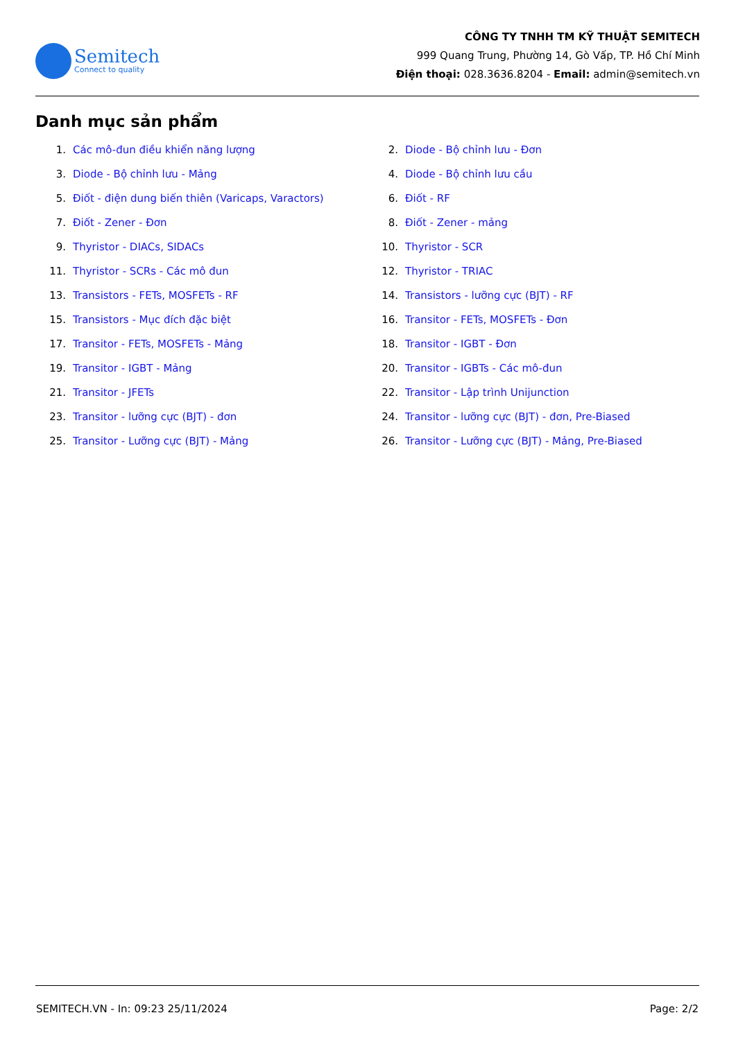Semitech
Connect to quality
CÔNG TY TNHH TM KỸ THUẬT SEMITECH
999 Quang Trung, Phường 14, Gò Vấp, TP. Hồ Chí Minh
Điện thoại: 028.3636.8204 - Email: admin@semitech.vn
Danh mục sản phẩm
1. Các mô-đun điều khiển năng lượng
3. Diode - Bộ chỉnh lưu - Mảng
5. Điốt - điện dung biến thiên (Varicaps, Varactors)
7. Điốt - Zener - Đơn
9. Thyristor - DIACs, SIDACs
11. Thyristor - SCRs - Các mô đun
13. Transistors - FETs, MOSFETs - RF
15. Transistors - Mục đích đặc biệt
17. Transitor - FETs, MOSFETs - Mảng
19. Transitor - IGBT - Mảng
21. Transitor - JFETs
23. Transitor - lưỡng cực (BJT) - đơn
25. Transitor - Lưỡng cực (BJT) - Mảng
2. Diode - Bộ chỉnh lưu - Đơn
4. Diode - Bộ chỉnh lưu cầu
6. Điốt - RF
8. Điốt - Zener - mảng
10. Thyristor - SCR
12. Thyristor - TRIAC
14. Transistors - lưỡng cực (BJT) - RF
16. Transitor - FETs, MOSFETs - Đơn
18. Transitor - IGBT - Đơn
20. Transitor - IGBTs - Các mô-đun
22. Transitor - Lập trình Unijunction
24. Transitor - lưỡng cực (BJT) - đơn, Pre-Biased
26. Transitor - Lưỡng cực (BJT) - Mảng, Pre-Biased
SEMITECH.VN - In: 09:23 25/11/2024 Page: 2/2